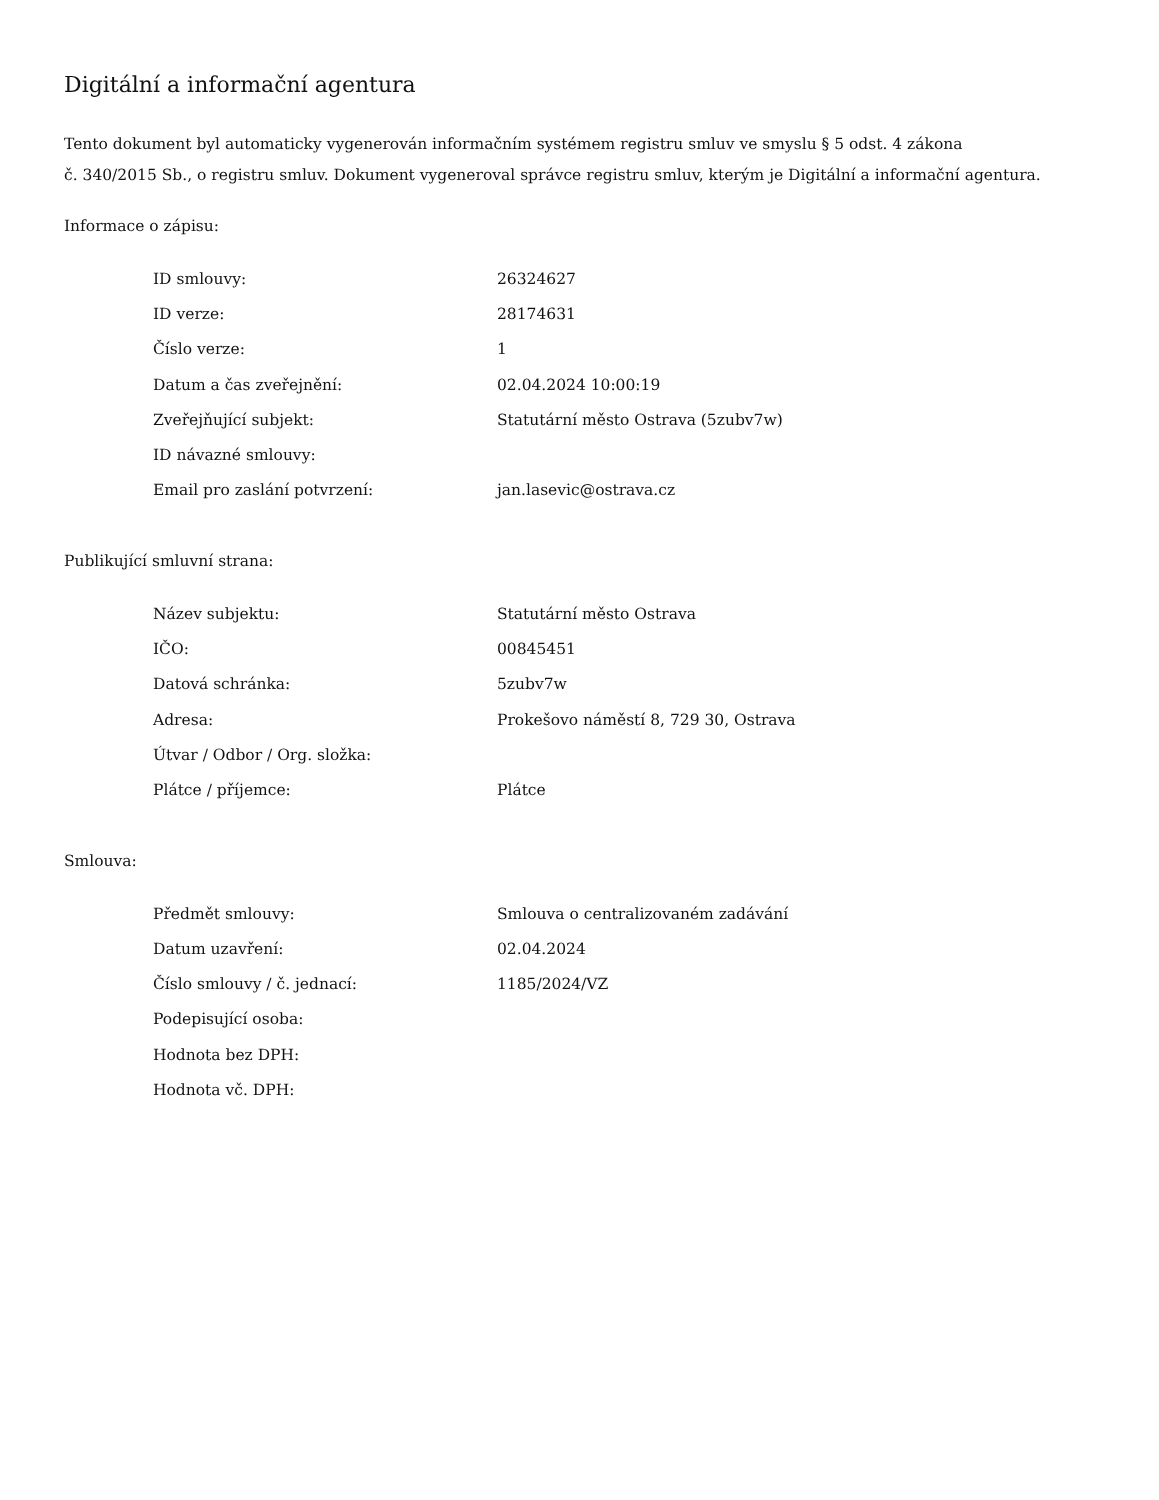Digitální a informační agentura
Tento dokument byl automaticky vygenerován informačním systémem registru smluv ve smyslu § 5 odst. 4 zákona
č. 340/2015 Sb., o registru smluv. Dokument vygeneroval správce registru smluv, kterým je Digitální a informační agentura.
Informace o zápisu:
| ID smlouvy: | 26324627 |
| ID verze: | 28174631 |
| Číslo verze: | 1 |
| Datum a čas zveřejnění: | 02.04.2024 10:00:19 |
| Zveřejňující subjekt: | Statutární město Ostrava (5zubv7w) |
| ID návazné smlouvy: | |
| Email pro zaslání potvrzení: | jan.lasevic@ostrava.cz |
Publikující smluvní strana:
| Název subjektu: | Statutární město Ostrava |
| IČO: | 00845451 |
| Datová schránka: | 5zubv7w |
| Adresa: | Prokešovo náměstí 8, 729 30, Ostrava |
| Útvar / Odbor / Org. složka: | |
| Plátce / příjemce: | Plátce |
Smlouva:
| Předmět smlouvy: | Smlouva o centralizovaném zadávání |
| Datum uzavření: | 02.04.2024 |
| Číslo smlouvy / č. jednací: | 1185/2024/VZ |
| Podepisující osoba: | |
| Hodnota bez DPH: | |
| Hodnota vč. DPH: | |